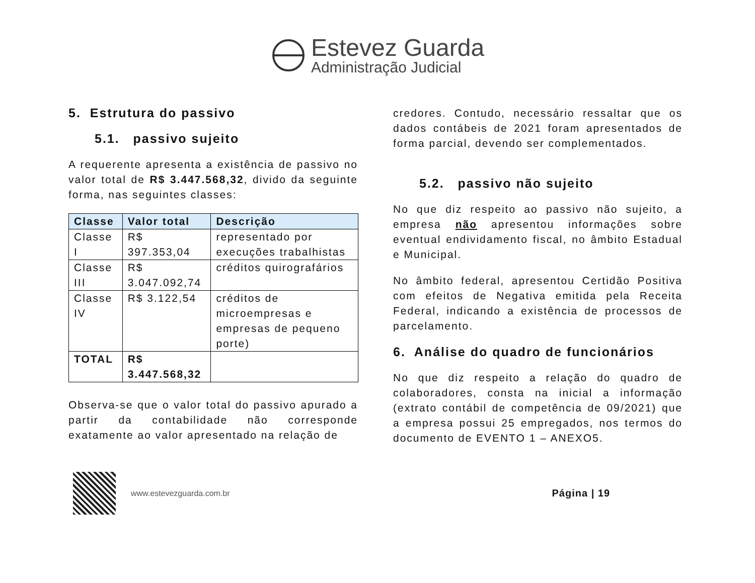Estevez Guarda
Administração Judicial
5. Estrutura do passivo
5.1. passivo sujeito
A requerente apresenta a existência de passivo no valor total de R$ 3.447.568,32, divido da seguinte forma, nas seguintes classes:
| Classe | Valor total | Descrição |
| --- | --- | --- |
| Classe I | R$ 397.353,04 | representado por execuções trabalhistas |
| Classe III | R$ 3.047.092,74 | créditos quirografários |
| Classe IV | R$ 3.122,54 | créditos de microempresas e empresas de pequeno porte) |
| TOTAL | R$ 3.447.568,32 | |
Observa-se que o valor total do passivo apurado a partir da contabilidade não corresponde exatamente ao valor apresentado na relação de
credores. Contudo, necessário ressaltar que os dados contábeis de 2021 foram apresentados de forma parcial, devendo ser complementados.
5.2. passivo não sujeito
No que diz respeito ao passivo não sujeito, a empresa não apresentou informações sobre eventual endividamento fiscal, no âmbito Estadual e Municipal.
No âmbito federal, apresentou Certidão Positiva com efeitos de Negativa emitida pela Receita Federal, indicando a existência de processos de parcelamento.
6. Análise do quadro de funcionários
No que diz respeito a relação do quadro de colaboradores, consta na inicial a informação (extrato contábil de competência de 09/2021) que a empresa possui 25 empregados, nos termos do documento de EVENTO 1 – ANEXO5.
www.estevezguarda.com.br
Página | 19